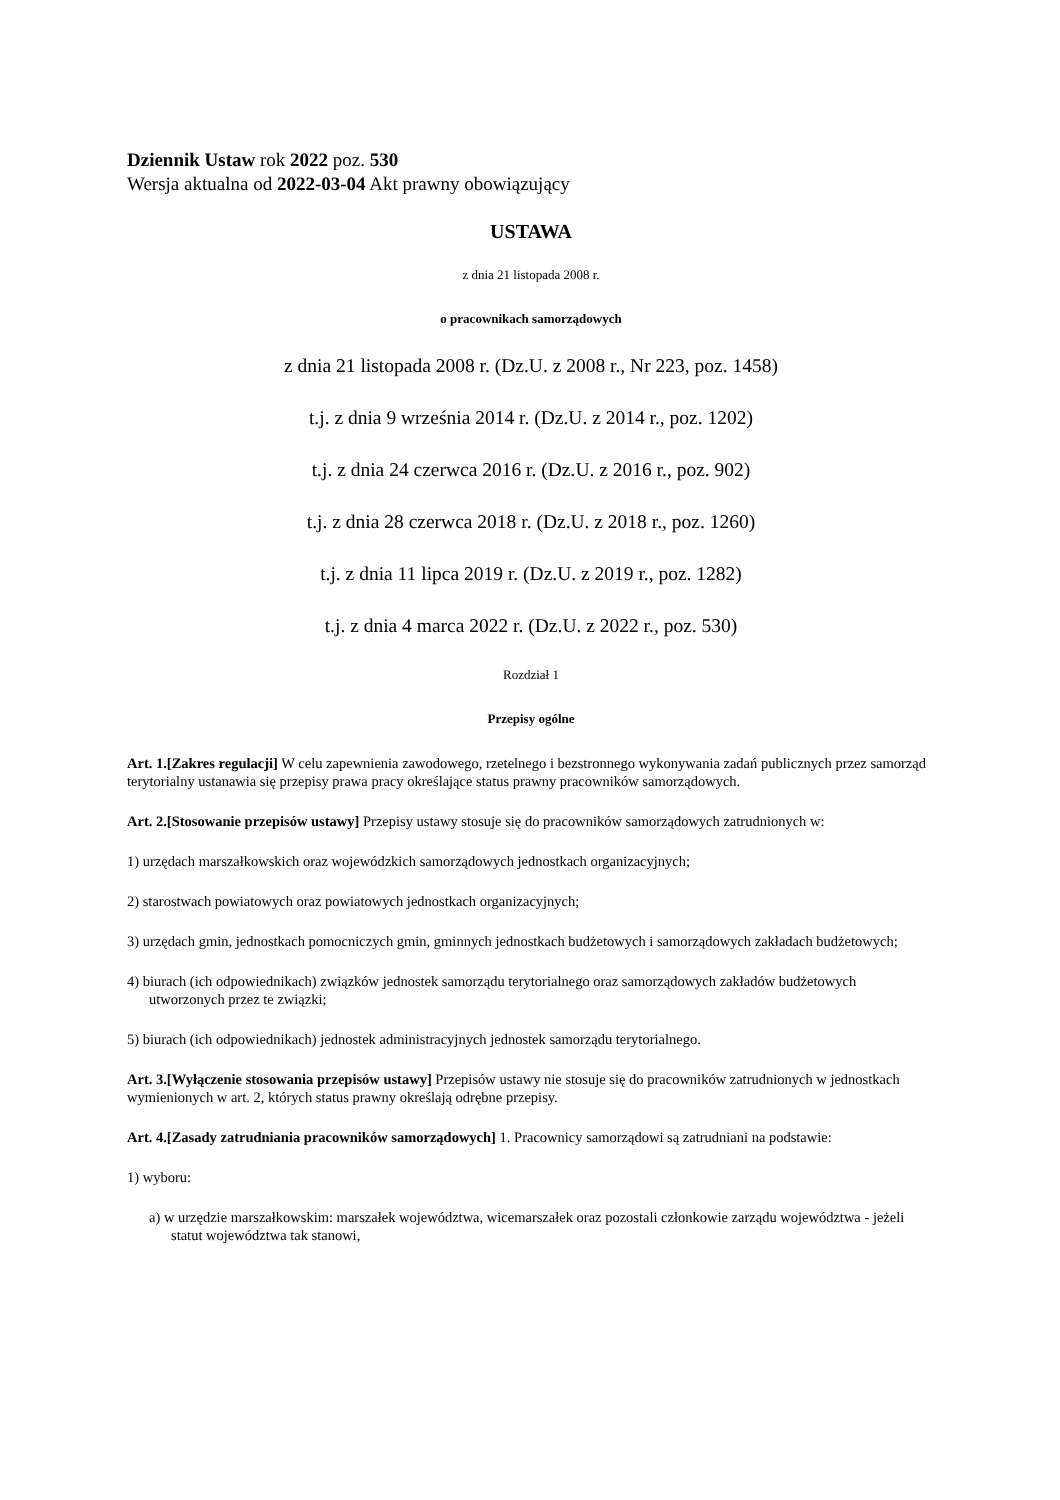Dziennik Ustaw rok 2022 poz. 530
Wersja aktualna od 2022-03-04 Akt prawny obowiązujący
USTAWA
z dnia 21 listopada 2008 r.
o pracownikach samorządowych
z dnia 21 listopada 2008 r. (Dz.U. z 2008 r., Nr 223, poz. 1458)
t.j. z dnia 9 września 2014 r. (Dz.U. z 2014 r., poz. 1202)
t.j. z dnia 24 czerwca 2016 r. (Dz.U. z 2016 r., poz. 902)
t.j. z dnia 28 czerwca 2018 r. (Dz.U. z 2018 r., poz. 1260)
t.j. z dnia 11 lipca 2019 r. (Dz.U. z 2019 r., poz. 1282)
t.j. z dnia 4 marca 2022 r. (Dz.U. z 2022 r., poz. 530)
Rozdział 1
Przepisy ogólne
Art. 1.[Zakres regulacji] W celu zapewnienia zawodowego, rzetelnego i bezstronnego wykonywania zadań publicznych przez samorząd terytorialny ustanawia się przepisy prawa pracy określające status prawny pracowników samorządowych.
Art. 2.[Stosowanie przepisów ustawy] Przepisy ustawy stosuje się do pracowników samorządowych zatrudnionych w:
1) urzędach marszałkowskich oraz wojewódzkich samorządowych jednostkach organizacyjnych;
2) starostwach powiatowych oraz powiatowych jednostkach organizacyjnych;
3) urzędach gmin, jednostkach pomocniczych gmin, gminnych jednostkach budżetowych i samorządowych zakładach budżetowych;
4) biurach (ich odpowiednikach) związków jednostek samorządu terytorialnego oraz samorządowych zakładów budżetowych utworzonych przez te związki;
5) biurach (ich odpowiednikach) jednostek administracyjnych jednostek samorządu terytorialnego.
Art. 3.[Wyłączenie stosowania przepisów ustawy] Przepisów ustawy nie stosuje się do pracowników zatrudnionych w jednostkach wymienionych w art. 2, których status prawny określają odrębne przepisy.
Art. 4.[Zasady zatrudniania pracowników samorządowych] 1. Pracownicy samorządowi są zatrudniani na podstawie:
1) wyboru:
a) w urzędzie marszałkowskim: marszałek województwa, wicemarszałek oraz pozostali członkowie zarządu województwa - jeżeli statut województwa tak stanowi,